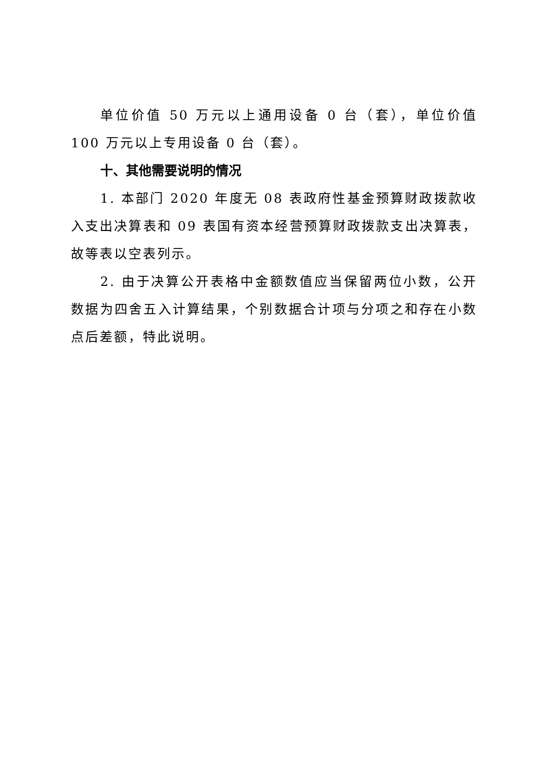单位价值 50 万元以上通用设备 0 台（套），单位价值 100 万元以上专用设备 0 台（套）。
十、其他需要说明的情况
1. 本部门 2020 年度无 08 表政府性基金预算财政拨款收入支出决算表和 09 表国有资本经营预算财政拨款支出决算表，故等表以空表列示。
2. 由于决算公开表格中金额数值应当保留两位小数，公开数据为四舍五入计算结果，个别数据合计项与分项之和存在小数点后差额，特此说明。